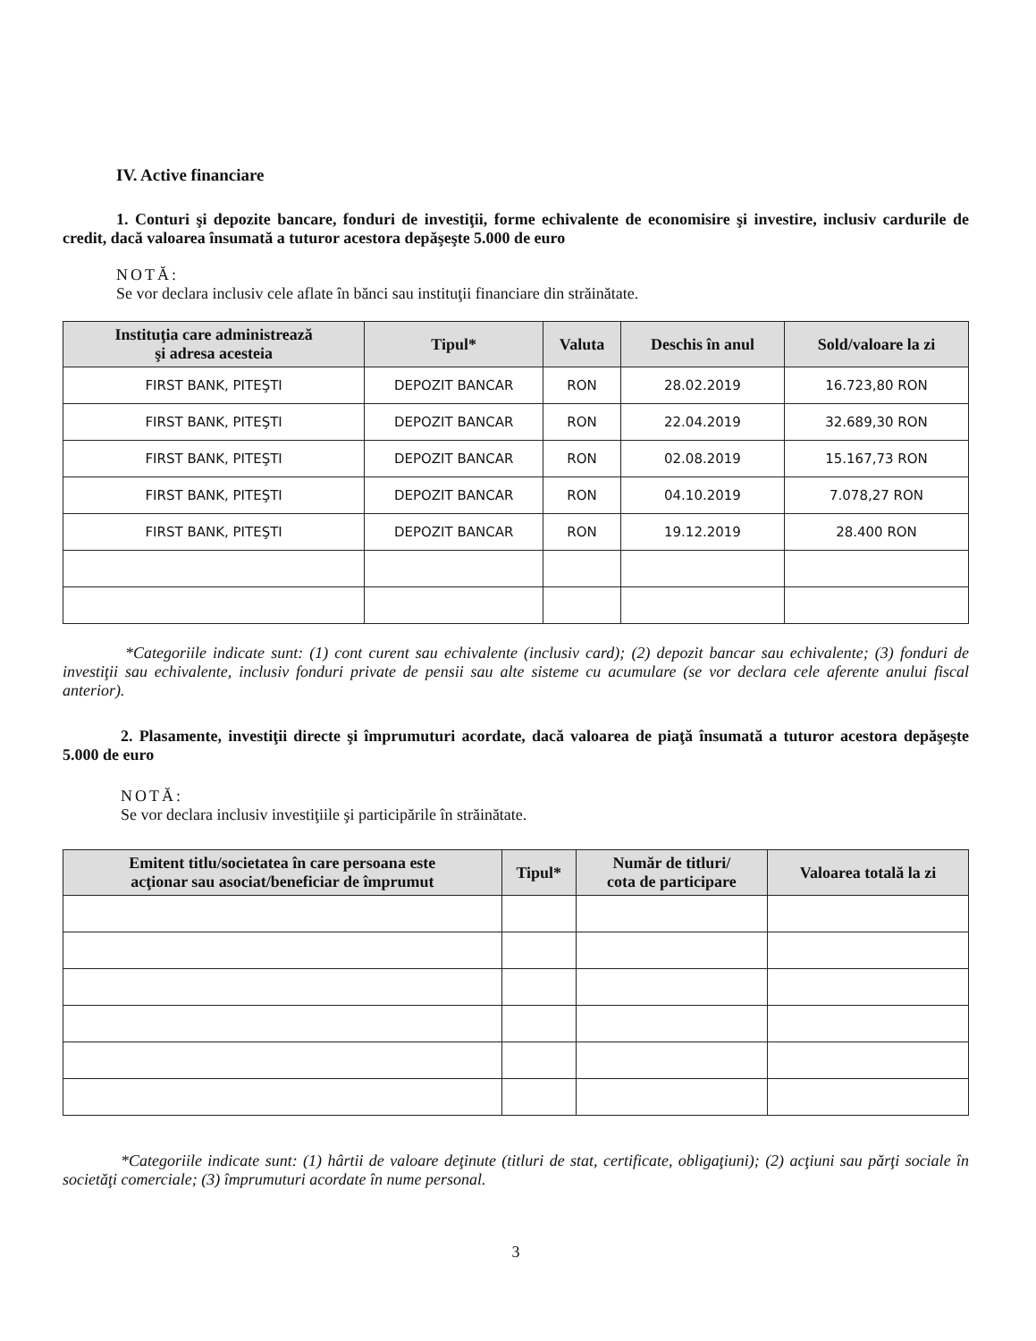IV. Active financiare
1. Conturi şi depozite bancare, fonduri de investiţii, forme echivalente de economisire şi investire, inclusiv cardurile de credit, dacă valoarea însumată a tuturor acestora depăşeşte 5.000 de euro
NOTĂ:
Se vor declara inclusiv cele aflate în bănci sau instituţii financiare din străinătate.
| Instituţia care administrează şi adresa acesteia | Tipul* | Valuta | Deschis în anul | Sold/valoare la zi |
| --- | --- | --- | --- | --- |
| FIRST BANK, PITEŞTI | DEPOZIT BANCAR | RON | 28.02.2019 | 16.723,80 RON |
| FIRST BANK, PITEŞTI | DEPOZIT BANCAR | RON | 22.04.2019 | 32.689,30 RON |
| FIRST BANK, PITEŞTI | DEPOZIT BANCAR | RON | 02.08.2019 | 15.167,73 RON |
| FIRST BANK, PITEŞTI | DEPOZIT BANCAR | RON | 04.10.2019 | 7.078,27 RON |
| FIRST BANK, PITEŞTI | DEPOZIT BANCAR | RON | 19.12.2019 | 28.400 RON |
*Categoriile indicate sunt: (1) cont curent sau echivalente (inclusiv card); (2) depozit bancar sau echivalente; (3) fonduri de investiţii sau echivalente, inclusiv fonduri private de pensii sau alte sisteme cu acumulare (se vor declara cele aferente anului fiscal anterior).
2. Plasamente, investiţii directe şi împrumuturi acordate, dacă valoarea de piaţă însumată a tuturor acestora depăşeşte 5.000 de euro
NOTĂ:
Se vor declara inclusiv investiţiile şi participările în străinătate.
| Emitent titlu/societatea în care persoana este acţionar sau asociat/beneficiar de împrumut | Tipul* | Număr de titluri/ cota de participare | Valoarea totală la zi |
| --- | --- | --- | --- |
*Categoriile indicate sunt: (1) hârtii de valoare deţinute (titluri de stat, certificate, obligaţiuni); (2) acţiuni sau părţi sociale în societăţi comerciale; (3) împrumuturi acordate în nume personal.
3